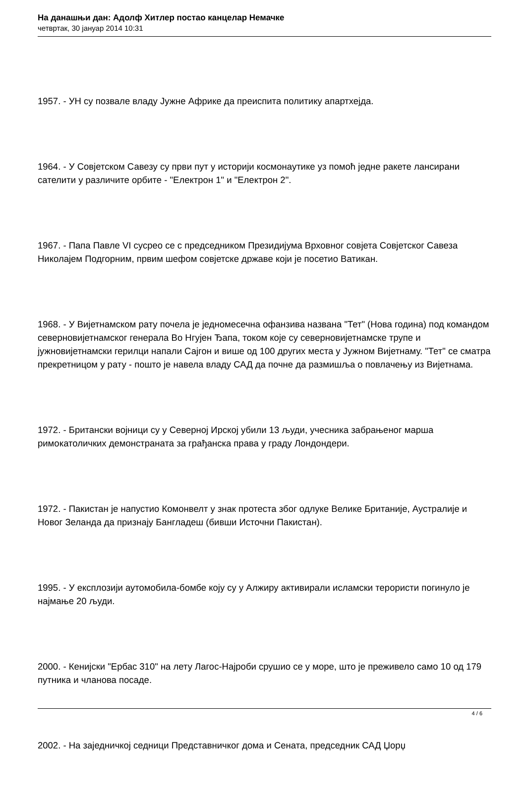На данашњи дан: Адолф Хитлер постао канцелар Немачке
четвртак, 30 јануар 2014 10:31
1957. - УН су позвале владу Јужне Африке да преиспита политику апартхејда.
1964. - У Совјетском Савезу су први пут у историји космонаутике уз помоћ једне ракете лансирани сателити у различите орбите - "Електрон 1" и "Електрон 2".
1967. - Папа Павле VI сусрео се с председником Президијума Врховног совјета Совјетског Савеза Николајем Подгорним, првим шефом совјетске државе који је посетио Ватикан.
1968. - У Вијетнамском рату почела је једномесечна офанзива названа "Тет" (Нова година) под командом северновијетнамског генерала Во Нгујен Ђапа, током које су северновијетнамске трупе и јужновијетнамски герилци напали Сајгон и више од 100 других места у Јужном Вијетнаму. "Тет" се сматра прекретницом у рату - пошто је навела владу САД да почне да размишља о повлачењу из Вијетнама.
1972. - Британски војници су у Северној Ирској убили 13 људи, учесника забрањеног марша римокатоличких демонстраната за грађанска права у граду Лондондери.
1972. - Пакистан је напустио Комонвелт у знак протеста због одлуке Велике Британије, Аустралије и Новог Зеланда да признају Бангладеш (бивши Источни Пакистан).
1995. - У експлозији аутомобила-бомбе коју су у Алжиру активирали исламски терористи погинуло је најмање 20 људи.
2000. - Кенијски "Ербас 310" на лету Лагос-Најроби срушио се у море, што је преживело само 10 од 179 путника и чланова посаде.
2002. - На заједничкој седници Представничког дома и Сената, председник САД Џорџ
4 / 6